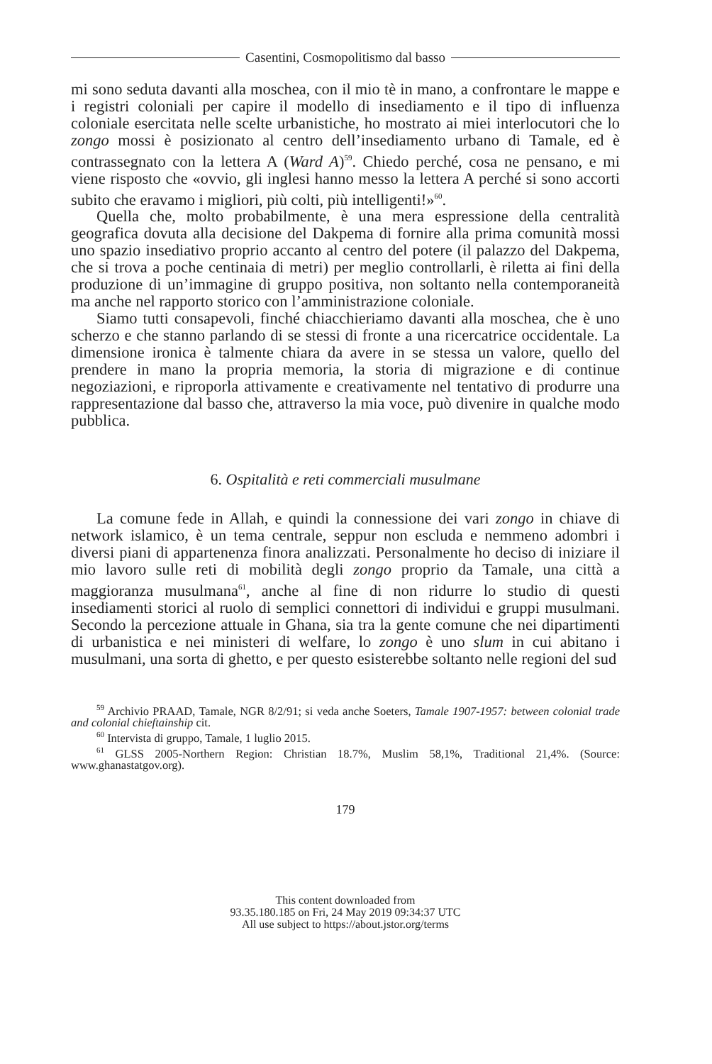Casentini, Cosmopolitismo dal basso
mi sono seduta davanti alla moschea, con il mio tè in mano, a confrontare le mappe e i registri coloniali per capire il modello di insediamento e il tipo di influenza coloniale esercitata nelle scelte urbanistiche, ho mostrato ai miei interlocutori che lo zongo mossi è posizionato al centro dell’insediamento urbano di Tamale, ed è contrassegnato con la lettera A (Ward A)<sup>59</sup>. Chiedo perché, cosa ne pensano, e mi viene risposto che «ovvio, gli inglesi hanno messo la lettera A perché si sono accorti subito che eravamo i migliori, più colti, più intelligenti!»<sup>60</sup>.
Quella che, molto probabilmente, è una mera espressione della centralità geografica dovuta alla decisione del Dakpema di fornire alla prima comunità mossi uno spazio insediativo proprio accanto al centro del potere (il palazzo del Dakpema, che si trova a poche centinaia di metri) per meglio controllarli, è riletta ai fini della produzione di un’immagine di gruppo positiva, non soltanto nella contemporaneità ma anche nel rapporto storico con l’amministrazione coloniale.
Siamo tutti consapevoli, finché chiacchieriamo davanti alla moschea, che è uno scherzo e che stanno parlando di se stessi di fronte a una ricercatrice occidentale. La dimensione ironica è talmente chiara da avere in se stessa un valore, quello del prendere in mano la propria memoria, la storia di migrazione e di continue negoziazioni, e riproporla attivamente e creativamente nel tentativo di produrre una rappresentazione dal basso che, attraverso la mia voce, può divenire in qualche modo pubblica.
6. Ospitalità e reti commerciali musulmane
La comune fede in Allah, e quindi la connessione dei vari zongo in chiave di network islamico, è un tema centrale, seppur non escluda e nemmeno adombri i diversi piani di appartenenza finora analizzati. Personalmente ho deciso di iniziare il mio lavoro sulle reti di mobilità degli zongo proprio da Tamale, una città a maggioranza musulmana<sup>61</sup>, anche al fine di non ridurre lo studio di questi insediamenti storici al ruolo di semplici connettori di individui e gruppi musulmani. Secondo la percezione attuale in Ghana, sia tra la gente comune che nei dipartimenti di urbanistica e nei ministeri di welfare, lo zongo è uno slum in cui abitano i musulmani, una sorta di ghetto, e per questo esisterebbe soltanto nelle regioni del sud
<sup>59</sup> Archivio PRAAD, Tamale, NGR 8/2/91; si veda anche Soeters, Tamale 1907-1957: between colonial trade and colonial chieftainship cit.
<sup>60</sup> Intervista di gruppo, Tamale, 1 luglio 2015.
<sup>61</sup> GLSS 2005-Northern Region: Christian 18.7%, Muslim 58,1%, Traditional 21,4%. (Source: www.ghanastatgov.org).
179
This content downloaded from
93.35.180.185 on Fri, 24 May 2019 09:34:37 UTC
All use subject to https://about.jstor.org/terms